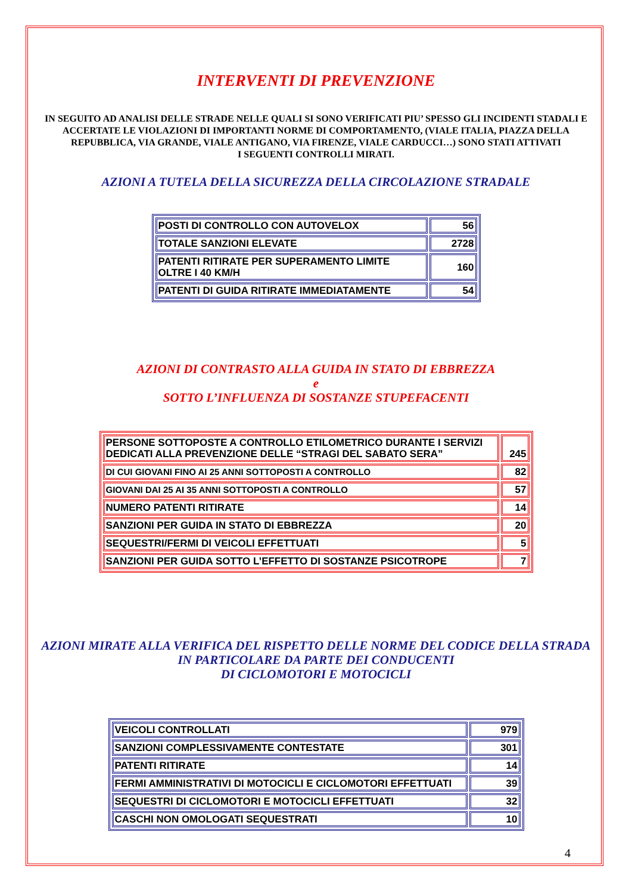INTERVENTI DI PREVENZIONE
IN SEGUITO AD ANALISI DELLE STRADE NELLE QUALI SI SONO VERIFICATI PIU’ SPESSO GLI INCIDENTI STADALI E ACCERTATE LE VIOLAZIONI DI IMPORTANTI NORME DI COMPORTAMENTO, (VIALE ITALIA, PIAZZA DELLA REPUBBLICA, VIA GRANDE, VIALE ANTIGANO, VIA FIRENZE, VIALE CARDUCCI…) SONO STATI ATTIVATI
I SEGUENTI CONTROLLI MIRATI.
AZIONI A TUTELA DELLA SICUREZZA DELLA CIRCOLAZIONE STRADALE
| POSTI DI CONTROLLO CON AUTOVELOX | 56 |
| TOTALE SANZIONI ELEVATE | 2728 |
| PATENTI RITIRATE PER SUPERAMENTO LIMITE OLTRE I 40 KM/H | 160 |
| PATENTI DI GUIDA RITIRATE IMMEDIATAMENTE | 54 |
AZIONI DI CONTRASTO ALLA GUIDA IN STATO DI EBBREZZA
e
SOTTO L’INFLUENZA DI SOSTANZE STUPEFACENTI
| PERSONE SOTTOPOSTE A CONTROLLO ETILOMETRICO DURANTE I SERVIZI DEDICATI ALLA PREVENZIONE DELLE “STRAGI DEL SABATO SERA” | 245 |
| DI CUI GIOVANI FINO AI 25 ANNI SOTTOPOSTI A CONTROLLO | 82 |
| GIOVANI DAI 25 AI 35 ANNI SOTTOPOSTI A CONTROLLO | 57 |
| NUMERO PATENTI RITIRATE | 14 |
| SANZIONI PER GUIDA IN STATO DI EBBREZZA | 20 |
| SEQUESTRI/FERMI DI VEICOLI EFFETTUATI | 5 |
| SANZIONI PER GUIDA SOTTO L’EFFETTO DI SOSTANZE PSICOTROPE | 7 |
AZIONI MIRATE ALLA VERIFICA DEL RISPETTO DELLE NORME DEL CODICE DELLA STRADA IN PARTICOLARE DA PARTE DEI CONDUCENTI
DI CICLOMOTORI E MOTOCICLI
| VEICOLI CONTROLLATI | 979 |
| SANZIONI COMPLESSIVAMENTE CONTESTATE | 301 |
| PATENTI RITIRATE | 14 |
| FERMI AMMINISTRATIVI DI MOTOCICLI E CICLOMOTORI EFFETTUATI | 39 |
| SEQUESTRI DI CICLOMOTORI E MOTOCICLI EFFETTUATI | 32 |
| CASCHI NON OMOLOGATI SEQUESTRATI | 10 |
4